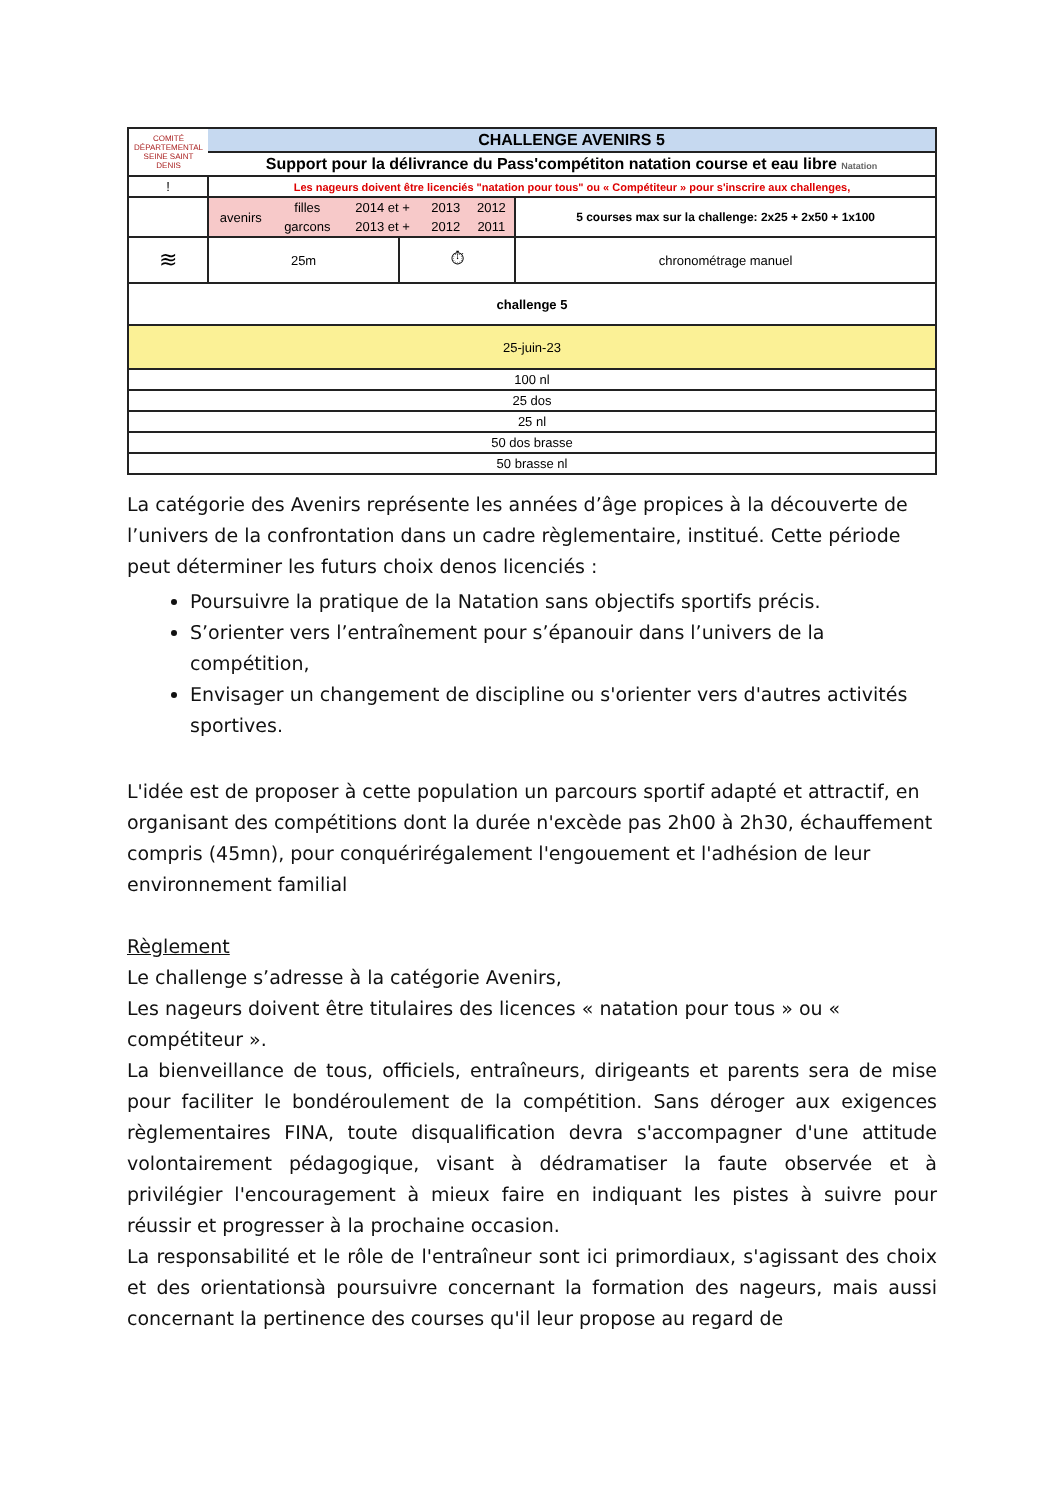| COMITÉ DÉPARTEMENTAL SEINE SAINT DENIS | CHALLENGE AVENIRS 5 | | | |
| | Support pour la délivrance du Pass'compétiton natation course et eau libre Natation | | | |
| ! | Les nageurs doivent être licenciés "natation pour tous" ou « Compétiteur » pour s'inscrire aux challenges, | | | |
| | / avenirs / filles / 2014 et + / 2013 / 2012 / / / garcons / 2013 et + / 2012 / 2011 / | | | 5 courses max sur la challenge: 2x25 + 2x50 + 1x100 |
| ≋ | 25m | ⏱ | chronométrage manuel | |
| challenge 5 | | | | |
| 25-juin-23 | | | | |
| 100 nl | | | | |
| 25 dos | | | | |
| 25 nl | | | | |
| 50 dos brasse | | | | |
| 50 brasse nl | | | | |
La catégorie des Avenirs représente les années d’âge propices à la découverte de l’univers de la confrontation dans un cadre règlementaire, institué. Cette période peut déterminer les futurs choix denos licenciés :
Poursuivre la pratique de la Natation sans objectifs sportifs précis.
S’orienter vers l’entraînement pour s’épanouir dans l’univers de la compétition,
Envisager un changement de discipline ou s'orienter vers d'autres activités sportives.
L'idée est de proposer à cette population un parcours sportif adapté et attractif, en organisant des compétitions dont la durée n'excède pas 2h00 à 2h30, échauffement compris (45mn), pour conquérirégalement l'engouement et l'adhésion de leur environnement familial
Règlement
Le challenge s’adresse à la catégorie Avenirs,
Les nageurs doivent être titulaires des licences « natation pour tous » ou « compétiteur ».
La bienveillance de tous, officiels, entraîneurs, dirigeants et parents sera de mise pour faciliter le bondéroulement de la compétition. Sans déroger aux exigences règlementaires FINA, toute disqualification devra s'accompagner d'une attitude volontairement pédagogique, visant à dédramatiser la faute observée et à privilégier l'encouragement à mieux faire en indiquant les pistes à suivre pour réussir et progresser à la prochaine occasion.
La responsabilité et le rôle de l'entraîneur sont ici primordiaux, s'agissant des choix et des orientationsà poursuivre concernant la formation des nageurs, mais aussi concernant la pertinence des courses qu'il leur propose au regard de